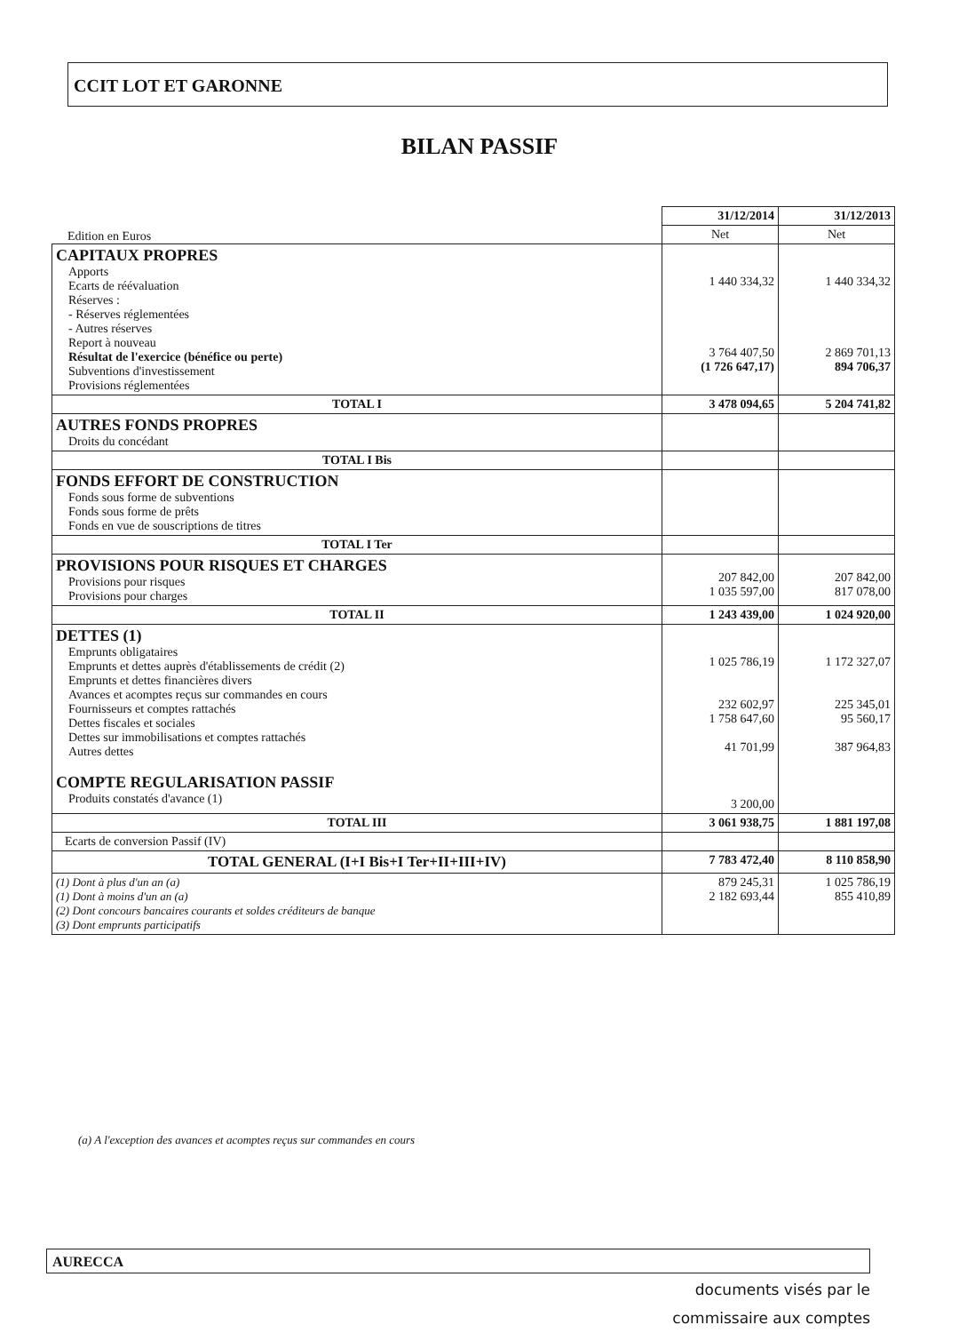CCIT LOT ET GARONNE
BILAN PASSIF
Edition en Euros
| | 31/12/2014 | 31/12/2013 |
| | Net | Net |
| CAPITAUX PROPRES Apports Ecarts de réévaluation Réserves : - Réserves réglementées - Autres réserves Report à nouveau Résultat de l'exercice (bénéfice ou perte) Subventions d'investissement Provisions réglementées | 1 440 334,32 3 764 407,50 (1 726 647,17) | 1 440 334,32 2 869 701,13 894 706,37 |
| TOTAL I | 3 478 094,65 | 5 204 741,82 |
| AUTRES FONDS PROPRES Droits du concédant | | |
| TOTAL I Bis | | |
| FONDS EFFORT DE CONSTRUCTION Fonds sous forme de subventions Fonds sous forme de prêts Fonds en vue de souscriptions de titres | | |
| TOTAL I Ter | | |
| PROVISIONS POUR RISQUES ET CHARGES Provisions pour risques Provisions pour charges | 207 842,00 1 035 597,00 | 207 842,00 817 078,00 |
| TOTAL II | 1 243 439,00 | 1 024 920,00 |
| DETTES (1) Emprunts obligataires Emprunts et dettes auprès d'établissements de crédit (2) Emprunts et dettes financières divers Avances et acomptes reçus sur commandes en cours Fournisseurs et comptes rattachés Dettes fiscales et sociales Dettes sur immobilisations et comptes rattachés Autres dettes COMPTE REGULARISATION PASSIF Produits constatés d'avance (1) | 1 025 786,19 232 602,97 1 758 647,60 41 701,99 3 200,00 | 1 172 327,07 225 345,01 95 560,17 387 964,83 |
| TOTAL III | 3 061 938,75 | 1 881 197,08 |
| Ecarts de conversion Passif (IV) | | |
| TOTAL GENERAL (I+I Bis+I Ter+II+III+IV) | 7 783 472,40 | 8 110 858,90 |
| (1) Dont à plus d'un an (a) (1) Dont à moins d'un an (a) (2) Dont concours bancaires courants et soldes créditeurs de banque (3) Dont emprunts participatifs | 879 245,31 2 182 693,44 | 1 025 786,19 855 410,89 |
(a) A l'exception des avances et acomptes reçus sur commandes en cours
AURECCA
documents visés par le
commissaire aux comptes